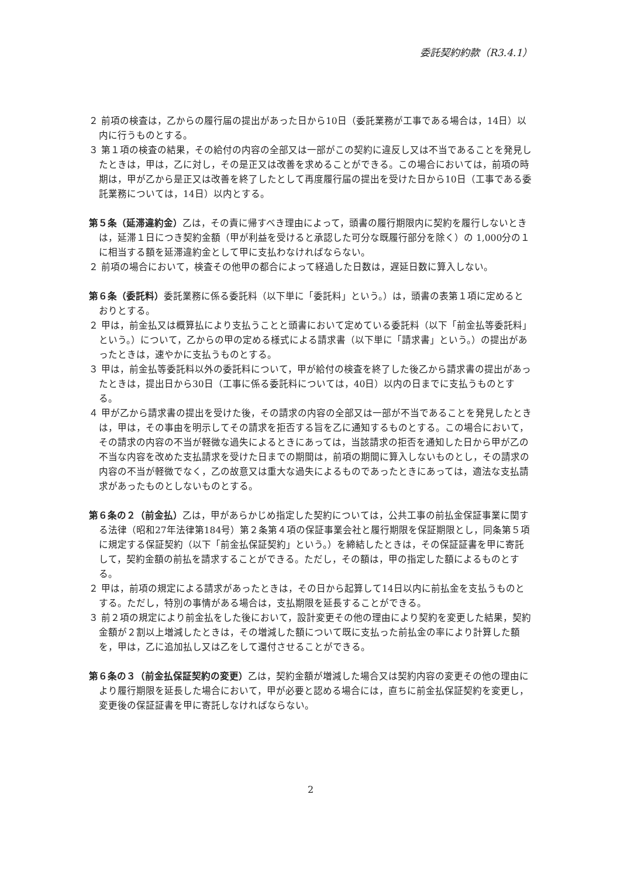委託契約約款（R3.4.1）
２ 前項の検査は，乙からの履行届の提出があった日から10日（委託業務が工事である場合は，14日）以内に行うものとする。
３ 第１項の検査の結果，その給付の内容の全部又は一部がこの契約に違反し又は不当であることを発見したときは，甲は，乙に対し，その是正又は改善を求めることができる。この場合においては，前項の時期は，甲が乙から是正又は改善を終了したとして再度履行届の提出を受けた日から10日（工事である委託業務については，14日）以内とする。
第５条（延滞違約金）乙は，その責に帰すべき理由によって，頭書の履行期限内に契約を履行しないときは，延滞１日につき契約金額（甲が利益を受けると承認した可分な既履行部分を除く）の 1,000分の１に相当する額を延滞違約金として甲に支払わなければならない。
２ 前項の場合において，検査その他甲の都合によって経過した日数は，遅延日数に算入しない。
第６条（委託料）委託業務に係る委託料（以下単に「委託料」という。）は，頭書の表第１項に定めるとおりとする。
２ 甲は，前金払又は概算払により支払うことと頭書において定めている委託料（以下「前金払等委託料」という。）について，乙からの甲の定める様式による請求書（以下単に「請求書」という。）の提出があったときは，速やかに支払うものとする。
３ 甲は，前金払等委託料以外の委託料について，甲が給付の検査を終了した後乙から請求書の提出があったときは，提出日から30日（工事に係る委託料については，40日）以内の日までに支払うものとする。
４ 甲が乙から請求書の提出を受けた後，その請求の内容の全部又は一部が不当であることを発見したときは，甲は，その事由を明示してその請求を拒否する旨を乙に通知するものとする。この場合において，その請求の内容の不当が軽微な過失によるときにあっては，当該請求の拒否を通知した日から甲が乙の不当な内容を改めた支払請求を受けた日までの期間は，前項の期間に算入しないものとし，その請求の内容の不当が軽微でなく，乙の故意又は重大な過失によるものであったときにあっては，適法な支払請求があったものとしないものとする。
第６条の２（前金払）乙は，甲があらかじめ指定した契約については，公共工事の前払金保証事業に関する法律（昭和27年法律第184号）第２条第４項の保証事業会社と履行期限を保証期限とし，同条第５項に規定する保証契約（以下「前金払保証契約」という。）を締結したときは，その保証証書を甲に寄託して，契約金額の前払を請求することができる。ただし，その額は，甲の指定した額によるものとする。
２ 甲は，前項の規定による請求があったときは，その日から起算して14日以内に前払金を支払うものとする。ただし，特別の事情がある場合は，支払期限を延長することができる。
３ 前２項の規定により前金払をした後において，設計変更その他の理由により契約を変更した結果，契約金額が２割以上増減したときは，その増減した額について既に支払った前払金の率により計算した額を，甲は，乙に追加払し又は乙をして還付させることができる。
第６条の３（前金払保証契約の変更）乙は，契約金額が増減した場合又は契約内容の変更その他の理由により履行期限を延長した場合において，甲が必要と認める場合には，直ちに前金払保証契約を変更し，変更後の保証証書を甲に寄託しなければならない。
2